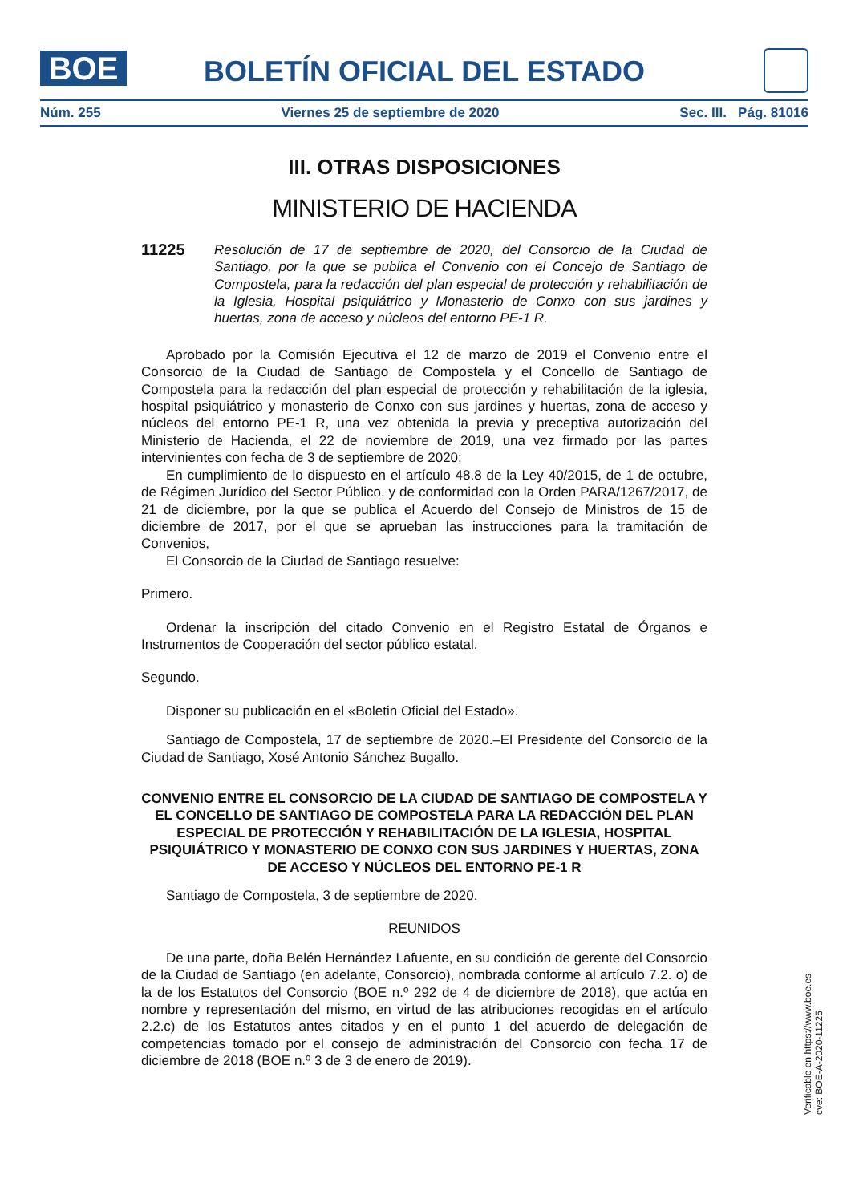BOE
BOLETÍN OFICIAL DEL ESTADO
Núm. 255 Viernes 25 de septiembre de 2020 Sec. III. Pág. 81016
III. OTRAS DISPOSICIONES
MINISTERIO DE HACIENDA
11225
Resolución de 17 de septiembre de 2020, del Consorcio de la Ciudad de Santiago, por la que se publica el Convenio con el Concejo de Santiago de Compostela, para la redacción del plan especial de protección y rehabilitación de la Iglesia, Hospital psiquiátrico y Monasterio de Conxo con sus jardines y huertas, zona de acceso y núcleos del entorno PE-1 R.
Aprobado por la Comisión Ejecutiva el 12 de marzo de 2019 el Convenio entre el Consorcio de la Ciudad de Santiago de Compostela y el Concello de Santiago de Compostela para la redacción del plan especial de protección y rehabilitación de la iglesia, hospital psiquiátrico y monasterio de Conxo con sus jardines y huertas, zona de acceso y núcleos del entorno PE-1 R, una vez obtenida la previa y preceptiva autorización del Ministerio de Hacienda, el 22 de noviembre de 2019, una vez firmado por las partes intervinientes con fecha de 3 de septiembre de 2020;
En cumplimiento de lo dispuesto en el artículo 48.8 de la Ley 40/2015, de 1 de octubre, de Régimen Jurídico del Sector Público, y de conformidad con la Orden PARA/1267/2017, de 21 de diciembre, por la que se publica el Acuerdo del Consejo de Ministros de 15 de diciembre de 2017, por el que se aprueban las instrucciones para la tramitación de Convenios,
El Consorcio de la Ciudad de Santiago resuelve:
Primero.
Ordenar la inscripción del citado Convenio en el Registro Estatal de Órganos e Instrumentos de Cooperación del sector público estatal.
Segundo.
Disponer su publicación en el «Boletin Oficial del Estado».
Santiago de Compostela, 17 de septiembre de 2020.–El Presidente del Consorcio de la Ciudad de Santiago, Xosé Antonio Sánchez Bugallo.
CONVENIO ENTRE EL CONSORCIO DE LA CIUDAD DE SANTIAGO DE COMPOSTELA Y EL CONCELLO DE SANTIAGO DE COMPOSTELA PARA LA REDACCIÓN DEL PLAN ESPECIAL DE PROTECCIÓN Y REHABILITACIÓN DE LA IGLESIA, HOSPITAL PSIQUIÁTRICO Y MONASTERIO DE CONXO CON SUS JARDINES Y HUERTAS, ZONA DE ACCESO Y NÚCLEOS DEL ENTORNO PE-1 R
Santiago de Compostela, 3 de septiembre de 2020.
REUNIDOS
De una parte, doña Belén Hernández Lafuente, en su condición de gerente del Consorcio de la Ciudad de Santiago (en adelante, Consorcio), nombrada conforme al artículo 7.2. o) de la de los Estatutos del Consorcio (BOE n.º 292 de 4 de diciembre de 2018), que actúa en nombre y representación del mismo, en virtud de las atribuciones recogidas en el artículo 2.2.c) de los Estatutos antes citados y en el punto 1 del acuerdo de delegación de competencias tomado por el consejo de administración del Consorcio con fecha 17 de diciembre de 2018 (BOE n.º 3 de 3 de enero de 2019).
Verificable en https://www.boe.es
cve: BOE-A-2020-11225